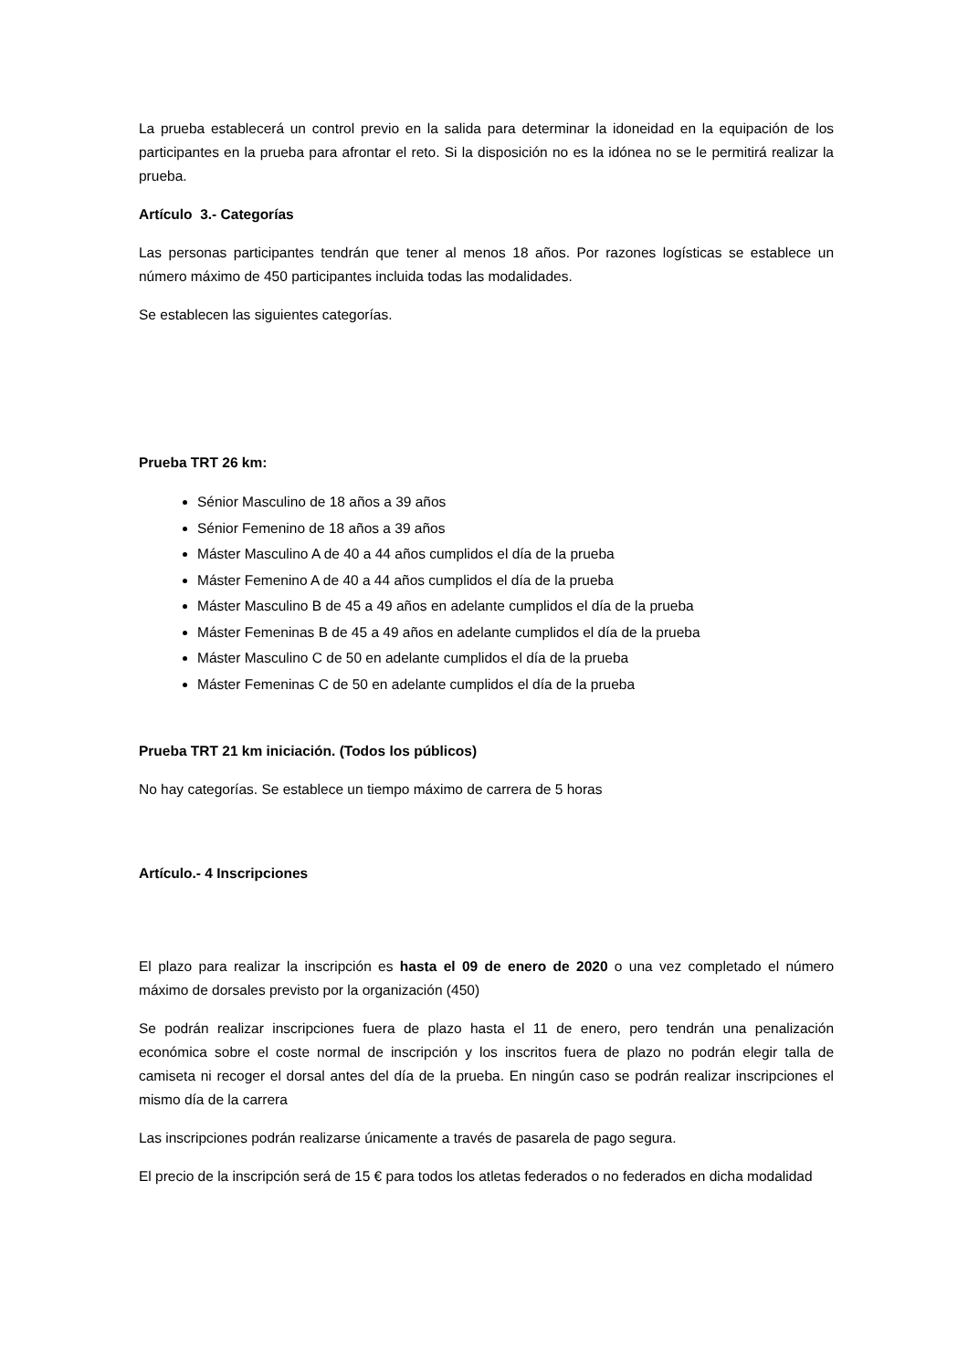La prueba establecerá un control previo en la salida para determinar la idoneidad en la equipación de los participantes en la prueba para afrontar el reto. Si la disposición no es la idónea no se le permitirá realizar la prueba.
Artículo 3.- Categorías
Las personas participantes tendrán que tener al menos 18 años. Por razones logísticas se establece un número máximo de 450 participantes incluida todas las modalidades.
Se establecen las siguientes categorías.
Prueba TRT 26 km:
Sénior Masculino de 18 años a 39 años
Sénior Femenino de 18 años a 39 años
Máster Masculino A de 40 a 44 años cumplidos el día de la prueba
Máster Femenino A de 40 a 44 años cumplidos el día de la prueba
Máster Masculino B de 45 a 49 años en adelante cumplidos el día de la prueba
Máster Femeninas B de 45 a 49 años en adelante cumplidos el día de la prueba
Máster Masculino C de 50 en adelante cumplidos el día de la prueba
Máster Femeninas C de 50 en adelante cumplidos el día de la prueba
Prueba TRT 21 km iniciación. (Todos los públicos)
No hay categorías. Se establece un tiempo máximo de carrera de 5 horas
Artículo.- 4 Inscripciones
El plazo para realizar la inscripción es hasta el 09 de enero de 2020 o una vez completado el número máximo de dorsales previsto por la organización (450)
Se podrán realizar inscripciones fuera de plazo hasta el 11 de enero, pero tendrán una penalización económica sobre el coste normal de inscripción y los inscritos fuera de plazo no podrán elegir talla de camiseta ni recoger el dorsal antes del día de la prueba. En ningún caso se podrán realizar inscripciones el mismo día de la carrera
Las inscripciones podrán realizarse únicamente a través de pasarela de pago segura.
El precio de la inscripción será de 15 € para todos los atletas federados o no federados en dicha modalidad